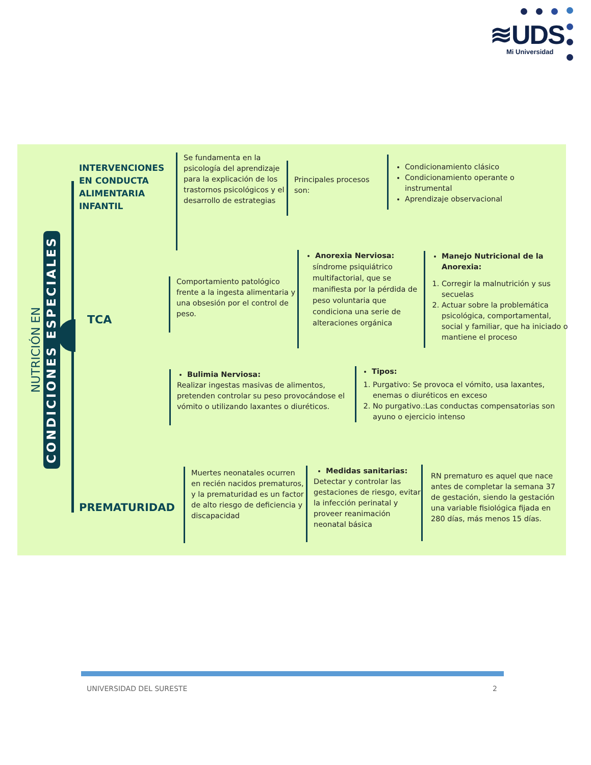≋UDS
Mi Universidad
NUTRICIÓN EN CONDICIONES ESPECIALES
INTERVENCIONES EN CONDUCTA ALIMENTARIA INFANTIL
Se fundamenta en la psicología del aprendizaje para la explicación de los trastornos psicológicos y el desarrollo de estrategias
Principales procesos son:
Condicionamiento clásico
Condicionamiento operante o instrumental
Aprendizaje observacional
TCA
Comportamiento patológico frente a la ingesta alimentaria y una obsesión por el control de peso.
Anorexia Nerviosa:
síndrome psiquiátrico multifactorial, que se manifiesta por la pérdida de peso voluntaria que condiciona una serie de alteraciones orgánica
Manejo Nutricional de la Anorexia:
1. Corregir la malnutrición y sus secuelas
2. Actuar sobre la problemática psicológica, comportamental, social y familiar, que ha iniciado o mantiene el proceso
Bulimia Nerviosa:
Realizar ingestas masivas de alimentos, pretenden controlar su peso provocándose el vómito o utilizando laxantes o diuréticos.
Tipos:
1. Purgativo: Se provoca el vómito, usa laxantes, enemas o diuréticos en exceso
2. No purgativo.:Las conductas compensatorias son ayuno o ejercicio intenso
PREMATURIDAD
Muertes neonatales ocurren en recién nacidos prematuros, y la prematuridad es un factor de alto riesgo de deficiencia y discapacidad
Medidas sanitarias:
Detectar y controlar las gestaciones de riesgo, evitar la infección perinatal y proveer reanimación neonatal básica
RN prematuro es aquel que nace antes de completar la semana 37 de gestación, siendo la gestación una variable fisiológica fijada en 280 días, más menos 15 días.
UNIVERSIDAD DEL SURESTE 2